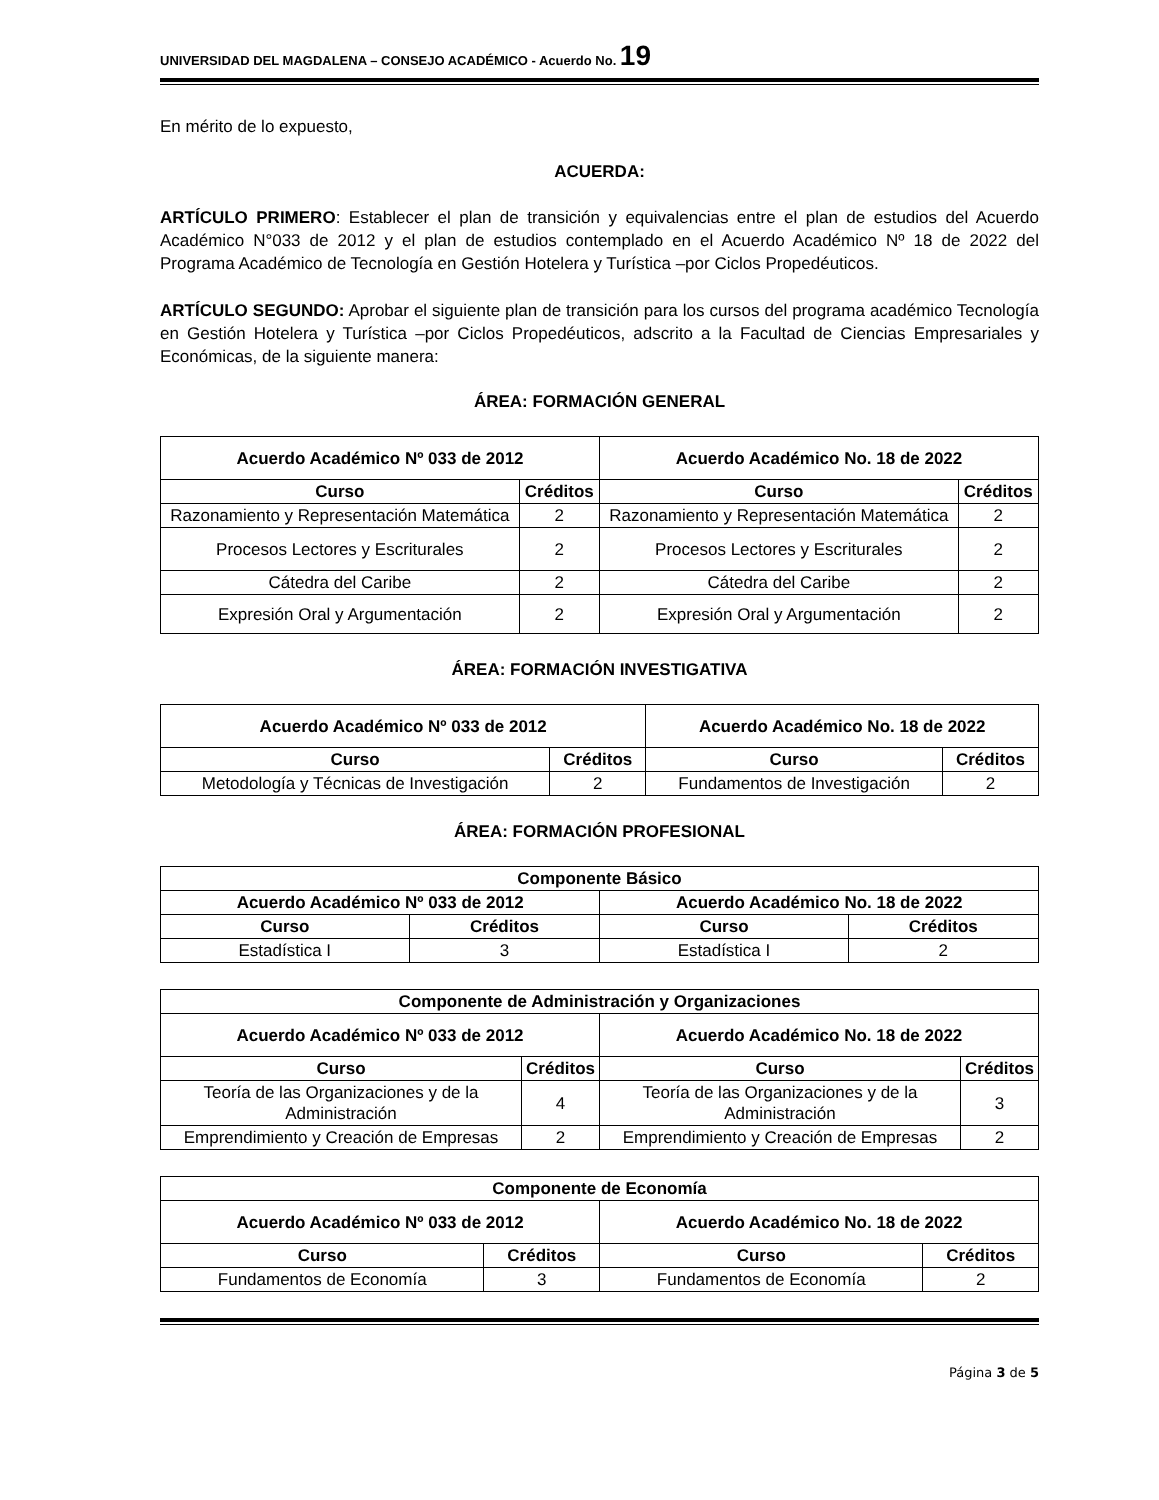UNIVERSIDAD DEL MAGDALENA – CONSEJO ACADÉMICO - Acuerdo No. 19
En mérito de lo expuesto,
ACUERDA:
ARTÍCULO PRIMERO: Establecer el plan de transición y equivalencias entre el plan de estudios del Acuerdo Académico N°033 de 2012 y el plan de estudios contemplado en el Acuerdo Académico Nº 18 de 2022 del Programa Académico de Tecnología en Gestión Hotelera y Turística –por Ciclos Propedéuticos.
ARTÍCULO SEGUNDO: Aprobar el siguiente plan de transición para los cursos del programa académico Tecnología en Gestión Hotelera y Turística –por Ciclos Propedéuticos, adscrito a la Facultad de Ciencias Empresariales y Económicas, de la siguiente manera:
ÁREA: FORMACIÓN GENERAL
| Acuerdo Académico Nº 033 de 2012 | | Acuerdo Académico No. 18 de 2022 | |
| --- | --- | --- | --- |
| Curso | Créditos | Curso | Créditos |
| Razonamiento y Representación Matemática | 2 | Razonamiento y Representación Matemática | 2 |
| Procesos Lectores y Escriturales | 2 | Procesos Lectores y Escriturales | 2 |
| Cátedra del Caribe | 2 | Cátedra del Caribe | 2 |
| Expresión Oral y Argumentación | 2 | Expresión Oral y Argumentación | 2 |
ÁREA: FORMACIÓN INVESTIGATIVA
| Acuerdo Académico Nº 033 de 2012 | | Acuerdo Académico No. 18 de 2022 | |
| --- | --- | --- | --- |
| Curso | Créditos | Curso | Créditos |
| Metodología y Técnicas de Investigación | 2 | Fundamentos de Investigación | 2 |
ÁREA: FORMACIÓN PROFESIONAL
| Componente Básico | | | |
| --- | --- | --- | --- |
| Acuerdo Académico Nº 033 de 2012 | | Acuerdo Académico No. 18 de 2022 | |
| Curso | Créditos | Curso | Créditos |
| Estadística I | 3 | Estadística I | 2 |
| Componente de Administración y Organizaciones | | | |
| --- | --- | --- | --- |
| Acuerdo Académico Nº 033 de 2012 | | Acuerdo Académico No. 18 de 2022 | |
| Curso | Créditos | Curso | Créditos |
| Teoría de las Organizaciones y de la Administración | 4 | Teoría de las Organizaciones y de la Administración | 3 |
| Emprendimiento y Creación de Empresas | 2 | Emprendimiento y Creación de Empresas | 2 |
| Componente de Economía | | | |
| --- | --- | --- | --- |
| Acuerdo Académico Nº 033 de 2012 | | Acuerdo Académico No. 18 de 2022 | |
| Curso | Créditos | Curso | Créditos |
| Fundamentos de Economía | 3 | Fundamentos de Economía | 2 |
Página 3 de 5